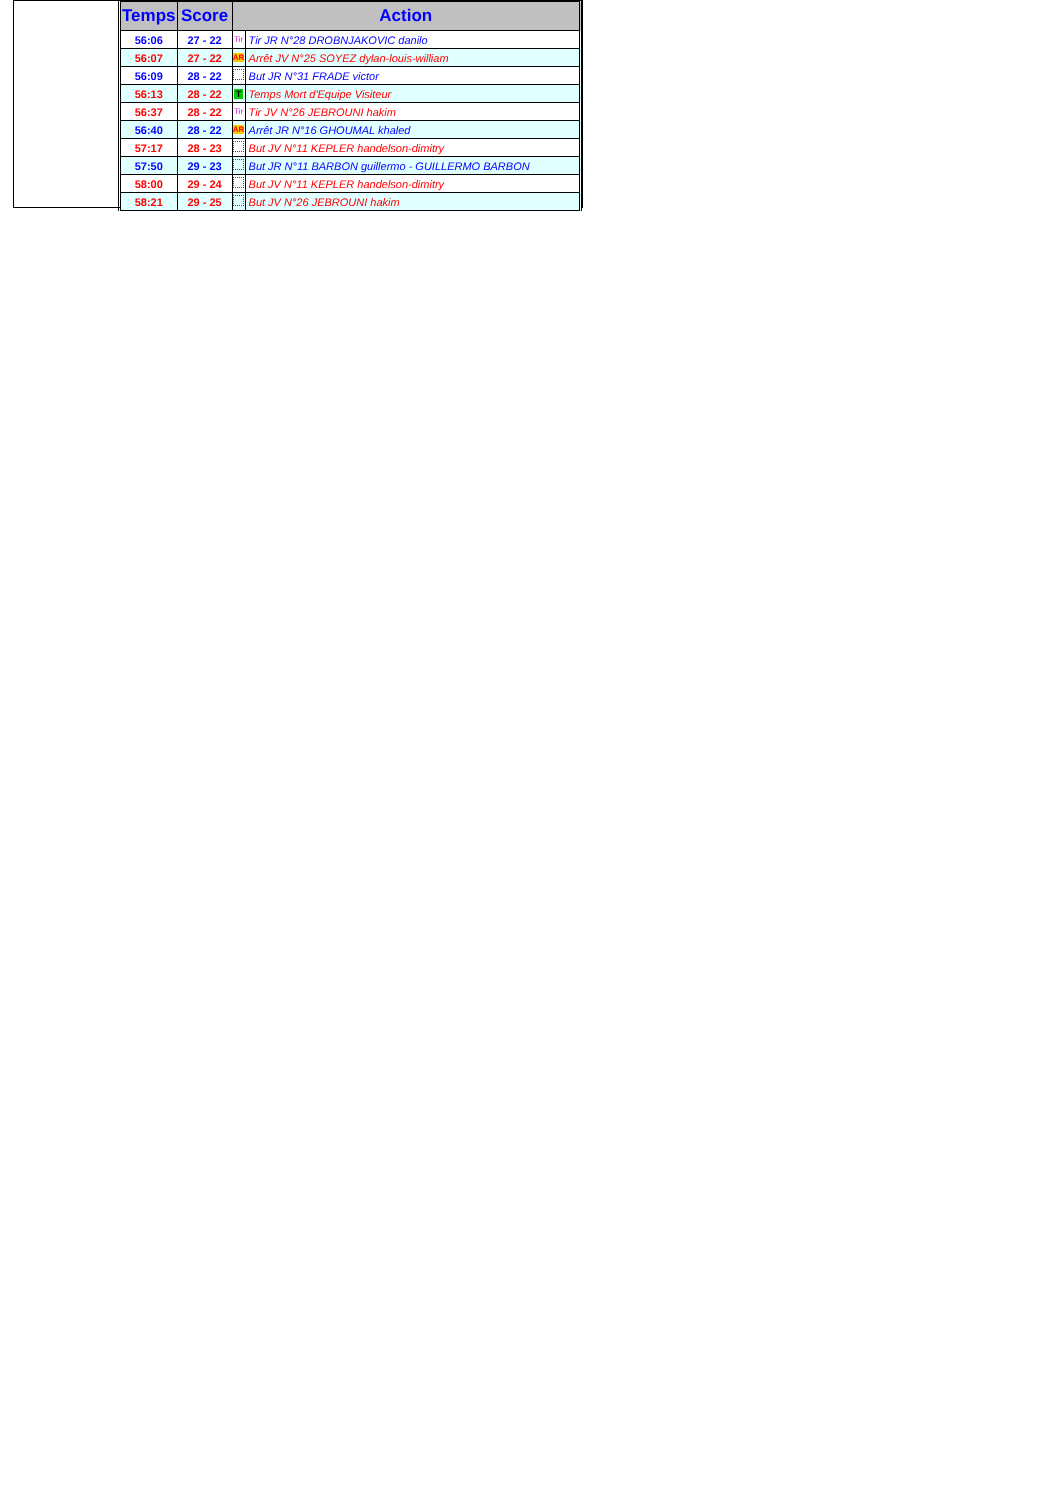| Temps | Score | Action | |
| --- | --- | --- | --- |
| 56:06 | 27 - 22 | Tir | Tir JR N°28 DROBNJAKOVIC danilo |
| 56:07 | 27 - 22 | AR | Arrêt JV N°25 SOYEZ dylan-louis-william |
| 56:09 | 28 - 22 | | But JR N°31 FRADE victor |
| 56:13 | 28 - 22 | T | Temps Mort d'Equipe Visiteur |
| 56:37 | 28 - 22 | Tir | Tir JV N°26 JEBROUNI hakim |
| 56:40 | 28 - 22 | AR | Arrêt JR N°16 GHOUMAL khaled |
| 57:17 | 28 - 23 | | But JV N°11 KEPLER handelson-dimitry |
| 57:50 | 29 - 23 | | But JR N°11 BARBON guillermo - GUILLERMO BARBON |
| 58:00 | 29 - 24 | | But JV N°11 KEPLER handelson-dimitry |
| 58:21 | 29 - 25 | | But JV N°26 JEBROUNI hakim |